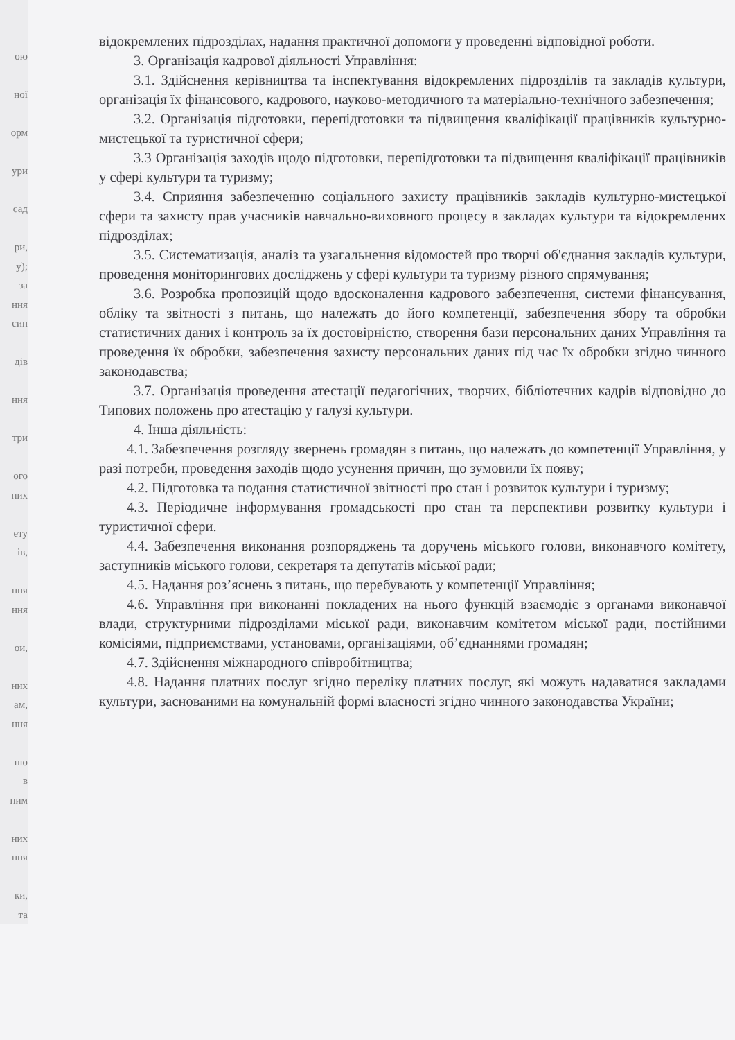ою
ної
орм
ури
сад
ри,
у);
за
ння
син
дів
ння
три
ого
них
ету
ів,
ння
ння
ои,
них
ам,
ння
ню
в
ним
них
ння
ки,
та
відокремлених підрозділах, надання практичної допомоги у проведенні відповідної роботи.
3. Організація кадрової діяльності Управління:
3.1. Здійснення керівництва та інспектування відокремлених підрозділів та закладів культури, організація їх фінансового, кадрового, науково-методичного та матеріально-технічного забезпечення;
3.2. Організація підготовки, перепідготовки та підвищення кваліфікації працівників культурно-мистецької та туристичної сфери;
3.3 Організація заходів щодо підготовки, перепідготовки та підвищення кваліфікації працівників у сфері культури та туризму;
3.4. Сприяння забезпеченню соціального захисту працівників закладів культурно-мистецької сфери та захисту прав учасників навчально-виховного процесу в закладах культури та відокремлених підрозділах;
3.5. Систематизація, аналіз та узагальнення відомостей про творчі об'єднання закладів культури, проведення моніторингових досліджень у сфері культури та туризму різного спрямування;
3.6. Розробка пропозицій щодо вдосконалення кадрового забезпечення, системи фінансування, обліку та звітності з питань, що належать до його компетенції, забезпечення збору та обробки статистичних даних і контроль за їх достовірністю, створення бази персональних даних Управління та проведення їх обробки, забезпечення захисту персональних даних під час їх обробки згідно чинного законодавства;
3.7. Організація проведення атестації педагогічних, творчих, бібліотечних кадрів відповідно до Типових положень про атестацію у галузі культури.
4. Інша діяльність:
4.1. Забезпечення розгляду звернень громадян з питань, що належать до компетенції Управління, у разі потреби, проведення заходів щодо усунення причин, що зумовили їх появу;
4.2. Підготовка та подання статистичної звітності про стан і розвиток культури і туризму;
4.3. Періодичне інформування громадськості про стан та перспективи розвитку культури і туристичної сфери.
4.4. Забезпечення виконання розпоряджень та доручень міського голови, виконавчого комітету, заступників міського голови, секретаря та депутатів міської ради;
4.5. Надання роз’яснень з питань, що перебувають у компетенції Управління;
4.6. Управління при виконанні покладених на нього функцій взаємодіє з органами виконавчої влади, структурними підрозділами міської ради, виконавчим комітетом міської ради, постійними комісіями, підприємствами, установами, організаціями, об’єднаннями громадян;
4.7. Здійснення міжнародного співробітництва;
4.8. Надання платних послуг згідно переліку платних послуг, які можуть надаватися закладами культури, заснованими на комунальній формі власності згідно чинного законодавства України;